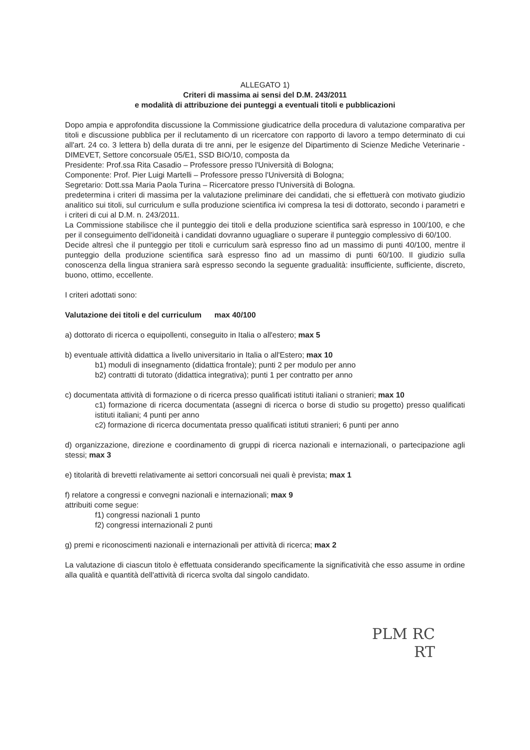ALLEGATO 1)
Criteri di massima ai sensi del D.M. 243/2011
e modalità di attribuzione dei punteggi a eventuali titoli e pubblicazioni
Dopo ampia e approfondita discussione la Commissione giudicatrice della procedura di valutazione comparativa per titoli e discussione pubblica per il reclutamento di un ricercatore con rapporto di lavoro a tempo determinato di cui all'art. 24 co. 3 lettera b) della durata di tre anni, per le esigenze del Dipartimento di Scienze Mediche Veterinarie - DIMEVET, Settore concorsuale 05/E1, SSD BIO/10, composta da
Presidente: Prof.ssa Rita Casadio – Professore presso l'Università di Bologna;
Componente: Prof. Pier Luigi Martelli – Professore presso l'Università di Bologna;
Segretario: Dott.ssa Maria Paola Turina – Ricercatore presso l'Università di Bologna.
predetermina i criteri di massima per la valutazione preliminare dei candidati, che si effettuerà con motivato giudizio analitico sui titoli, sul curriculum e sulla produzione scientifica ivi compresa la tesi di dottorato, secondo i parametri e i criteri di cui al D.M. n. 243/2011.
La Commissione stabilisce che il punteggio dei titoli e della produzione scientifica sarà espresso in 100/100, e che per il conseguimento dell'idoneità i candidati dovranno uguagliare o superare il punteggio complessivo di 60/100.
Decide altresì che il punteggio per titoli e curriculum sarà espresso fino ad un massimo di punti 40/100, mentre il punteggio della produzione scientifica sarà espresso fino ad un massimo di punti 60/100. Il giudizio sulla conoscenza della lingua straniera sarà espresso secondo la seguente gradualità: insufficiente, sufficiente, discreto, buono, ottimo, eccellente.
I criteri adottati sono:
Valutazione dei titoli e del curriculum max 40/100
a) dottorato di ricerca o equipollenti, conseguito in Italia o all'estero; max 5
b) eventuale attività didattica a livello universitario in Italia o all'Estero; max 10
b1) moduli di insegnamento (didattica frontale); punti 2 per modulo per anno
b2) contratti di tutorato (didattica integrativa); punti 1 per contratto per anno
c) documentata attività di formazione o di ricerca presso qualificati istituti italiani o stranieri; max 10
c1) formazione di ricerca documentata (assegni di ricerca o borse di studio su progetto) presso qualificati istituti italiani; 4 punti per anno
c2) formazione di ricerca documentata presso qualificati istituti stranieri; 6 punti per anno
d) organizzazione, direzione e coordinamento di gruppi di ricerca nazionali e internazionali, o partecipazione agli stessi; max 3
e) titolarità di brevetti relativamente ai settori concorsuali nei quali è prevista; max 1
f) relatore a congressi e convegni nazionali e internazionali; max 9
attribuiti come segue:
f1) congressi nazionali 1 punto
f2) congressi internazionali 2 punti
g) premi e riconoscimenti nazionali e internazionali per attività di ricerca; max 2
La valutazione di ciascun titolo è effettuata considerando specificamente la significatività che esso assume in ordine alla qualità e quantità dell'attività di ricerca svolta dal singolo candidato.
PLM RC
RT